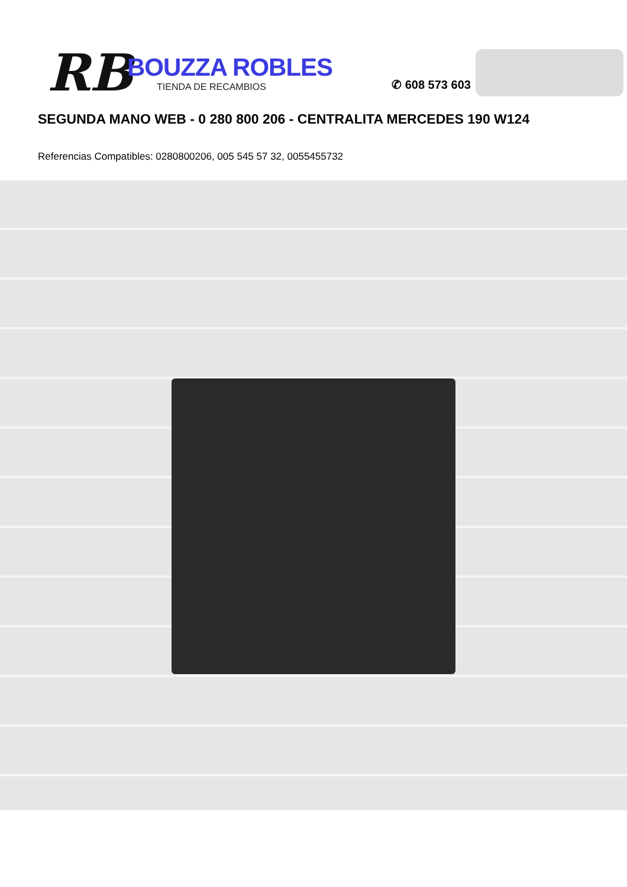RB
BOUZZA ROBLES
TIENDA DE RECAMBIOS
✆ 608 573 603
SEGUNDA MANO WEB - 0 280 800 206 - CENTRALITA MERCEDES 190 W124
Referencias Compatibles: 0280800206, 005 545 57 32, 0055455732